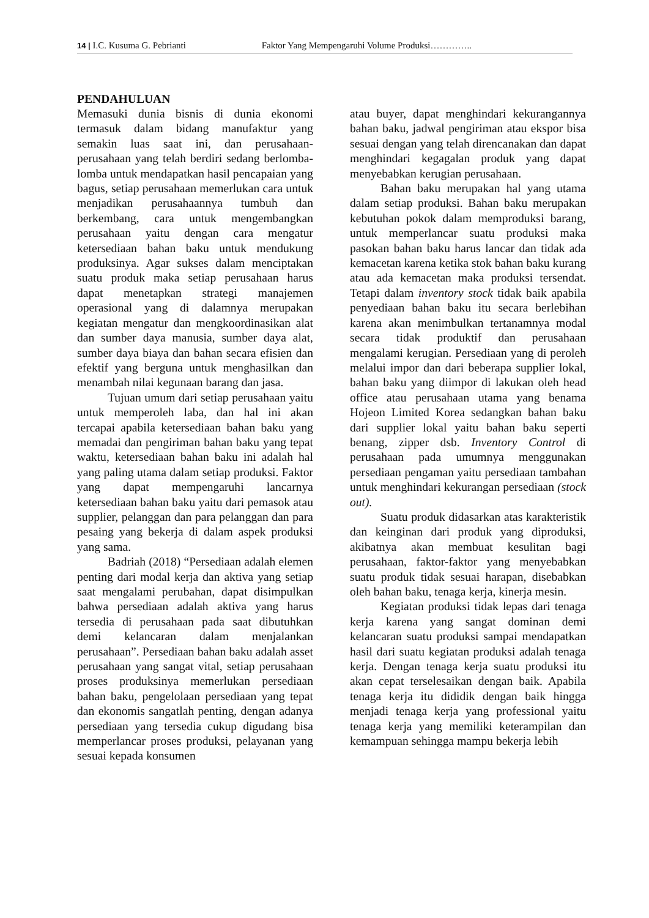14 | I.C. Kusuma G. Pebrianti Faktor Yang Mempengaruhi Volume Produksi…………..
PENDAHULUAN
Memasuki dunia bisnis di dunia ekonomi termasuk dalam bidang manufaktur yang semakin luas saat ini, dan perusahaan-perusahaan yang telah berdiri sedang berlomba-lomba untuk mendapatkan hasil pencapaian yang bagus, setiap perusahaan memerlukan cara untuk menjadikan perusahaannya tumbuh dan berkembang, cara untuk mengembangkan perusahaan yaitu dengan cara mengatur ketersediaan bahan baku untuk mendukung produksinya. Agar sukses dalam menciptakan suatu produk maka setiap perusahaan harus dapat menetapkan strategi manajemen operasional yang di dalamnya merupakan kegiatan mengatur dan mengkoordinasikan alat dan sumber daya manusia, sumber daya alat, sumber daya biaya dan bahan secara efisien dan efektif yang berguna untuk menghasilkan dan menambah nilai kegunaan barang dan jasa.
Tujuan umum dari setiap perusahaan yaitu untuk memperoleh laba, dan hal ini akan tercapai apabila ketersediaan bahan baku yang memadai dan pengiriman bahan baku yang tepat waktu, ketersediaan bahan baku ini adalah hal yang paling utama dalam setiap produksi. Faktor yang dapat mempengaruhi lancarnya ketersediaan bahan baku yaitu dari pemasok atau supplier, pelanggan dan para pelanggan dan para pesaing yang bekerja di dalam aspek produksi yang sama.
Badriah (2018) “Persediaan adalah elemen penting dari modal kerja dan aktiva yang setiap saat mengalami perubahan, dapat disimpulkan bahwa persediaan adalah aktiva yang harus tersedia di perusahaan pada saat dibutuhkan demi kelancaran dalam menjalankan perusahaan”. Persediaan bahan baku adalah asset perusahaan yang sangat vital, setiap perusahaan proses produksinya memerlukan persediaan bahan baku, pengelolaan persediaan yang tepat dan ekonomis sangatlah penting, dengan adanya persediaan yang tersedia cukup digudang bisa memperlancar proses produksi, pelayanan yang sesuai kepada konsumen
atau buyer, dapat menghindari kekurangannya bahan baku, jadwal pengiriman atau ekspor bisa sesuai dengan yang telah direncanakan dan dapat menghindari kegagalan produk yang dapat menyebabkan kerugian perusahaan.
Bahan baku merupakan hal yang utama dalam setiap produksi. Bahan baku merupakan kebutuhan pokok dalam memproduksi barang, untuk memperlancar suatu produksi maka pasokan bahan baku harus lancar dan tidak ada kemacetan karena ketika stok bahan baku kurang atau ada kemacetan maka produksi tersendat. Tetapi dalam inventory stock tidak baik apabila penyediaan bahan baku itu secara berlebihan karena akan menimbulkan tertanamnya modal secara tidak produktif dan perusahaan mengalami kerugian. Persediaan yang di peroleh melalui impor dan dari beberapa supplier lokal, bahan baku yang diimpor di lakukan oleh head office atau perusahaan utama yang benama Hojeon Limited Korea sedangkan bahan baku dari supplier lokal yaitu bahan baku seperti benang, zipper dsb. Inventory Control di perusahaan pada umumnya menggunakan persediaan pengaman yaitu persediaan tambahan untuk menghindari kekurangan persediaan (stock out).
Suatu produk didasarkan atas karakteristik dan keinginan dari produk yang diproduksi, akibatnya akan membuat kesulitan bagi perusahaan, faktor-faktor yang menyebabkan suatu produk tidak sesuai harapan, disebabkan oleh bahan baku, tenaga kerja, kinerja mesin.
Kegiatan produksi tidak lepas dari tenaga kerja karena yang sangat dominan demi kelancaran suatu produksi sampai mendapatkan hasil dari suatu kegiatan produksi adalah tenaga kerja. Dengan tenaga kerja suatu produksi itu akan cepat terselesaikan dengan baik. Apabila tenaga kerja itu dididik dengan baik hingga menjadi tenaga kerja yang professional yaitu tenaga kerja yang memiliki keterampilan dan kemampuan sehingga mampu bekerja lebih